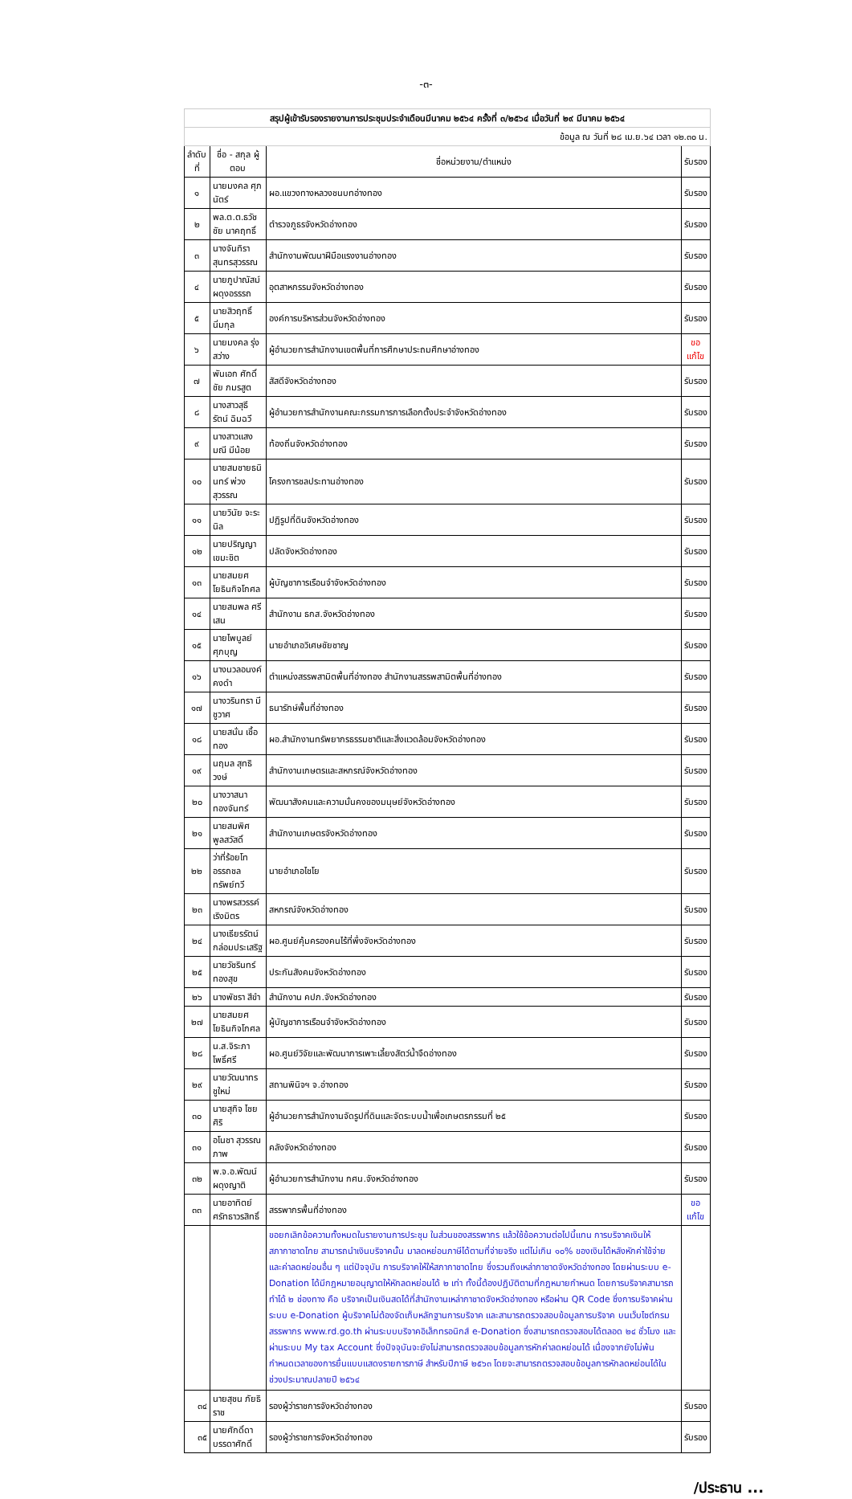-๓-
| สรุปผู้เข้ารับรองรายงานการประชุมประจำเดือนมีนาคม ๒๕๖๔ ครั้งที่ ๓/๒๕๖๔ เมื่อวันที่ ๒๙ มีนาคม ๒๕๖๔ | | | |
| ข้อมูล ณ วันที่ ๒๘ เม.ย.๖๔ เวลา ๑๒.๓๐ น. | | | |
| ลำดับ ที่ | ชื่อ - สกุล ผู้ตอบ | ชื่อหน่วยงาน/ตำแหน่ง | รับรอง |
| ๑ | นายมงคล ศุภนัตร์ | ผอ.แขวงทางหลวงชนบทอ่างทอง | รับรอง |
| ๒ | พล.ต.ต.ธวัชชัย นาคฤทธิ์ | ตำรวจภูธรจังหวัดอ่างทอง | รับรอง |
| ๓ | นางจันทิรา สุนทรสุวรรณ | สำนักงานพัฒนาฝีมือแรงงานอ่างทอง | รับรอง |
| ๔ | นายภูปาณัสม์ ผดุงอรรรถ | อุตสาหกรรมจังหวัดอ่างทอง | รับรอง |
| ๕ | นายสิวฤทธิ์ นิ่มกุล | องค์การบริหารส่วนจังหวัดอ่างทอง | รับรอง |
| ๖ | นายมงคล รุ่งสว่าง | ผู้อำนวยการสำนักงานเขตพื้นที่การศึกษาประถมศึกษาอ่างทอง | ขอแก้ไข |
| ๗ | พันเอก ศักดิ์ชัย ภมรสูต | สัสดีจังหวัดอ่างทอง | รับรอง |
| ๘ | นางสาวสุธีรัตน์ ฉิมฉวี | ผู้อำนวยการสำนักงานคณะกรรมการการเลือกตั้งประจำจังหวัดอ่างทอง | รับรอง |
| ๙ | นางสาวแสงมณี มีน้อย | ท้องถิ่นจังหวัดอ่างทอง | รับรอง |
| ๑๐ | นายสมชายธนินทร์ พ่วงสุวรรณ | โครงการชลประทานอ่างทอง | รับรอง |
| ๑๑ | นายวินัย จะระนิล | ปฏิรูปที่ดินจังหวัดอ่างทอง | รับรอง |
| ๑๒ | นายปริญญา เขมะชิต | ปลัดจังหวัดอ่างทอง | รับรอง |
| ๑๓ | นายสมยศ โยธินกิจโกศล | ผู้บัญชาการเรือนจำจังหวัดอ่างทอง | รับรอง |
| ๑๔ | นายสมพล ศรีเสน | สำนักงาน ธกส.จังหวัดอ่างทอง | รับรอง |
| ๑๕ | นายไพบูลย์ ศุภบุญ | นายอำเภอวิเศษชัยชาญ | รับรอง |
| ๑๖ | นางนวลอนงค์ คงดำ | ตำแหน่งสรรพสามิตพื้นที่อ่างทอง สำนักงานสรรพสามิตพื้นที่อ่างทอง | รับรอง |
| ๑๗ | นางวรินทรา มีชูวาศ | ธนารักษ์พื้นที่อ่างทอง | รับรอง |
| ๑๘ | นายสนั่น เชื้อทอง | ผอ.สำนักงานทรัพยากรธรรมชาติและสิ่งแวดล้อมจังหวัดอ่างทอง | รับรอง |
| ๑๙ | นฤมล สุทธิวงษ์ | สำนักงานเกษตรและสหกรณ์จังหวัดอ่างทอง | รับรอง |
| ๒๐ | นางวาสนา ทองจันทร์ | พัฒนาสังคมและความมั่นคงของมนุษย์จังหวัดอ่างทอง | รับรอง |
| ๒๑ | นายสมพิศ พูลสวัสดิ์ | สำนักงานเกษตรจังหวัดอ่างทอง | รับรอง |
| ๒๒ | ว่าที่ร้อยโท อรรถชล ทรัพย์ทวี | นายอำเภอไชโย | รับรอง |
| ๒๓ | นางพรสวรรค์ เริงมิตร | สหกรณ์จังหวัดอ่างทอง | รับรอง |
| ๒๔ | นางเธียรรัตน์ กล่อมประเสริฐ | ผอ.ศูนย์คุ้มครองคนไร้ที่พึ่งจังหวัดอ่างทอง | รับรอง |
| ๒๕ | นายวัชรินทร์ ทองสุข | ประกันสังคมจังหวัดอ่างทอง | รับรอง |
| ๒๖ | นางพัชรา สีขำ | สำนักงาน คปภ.จังหวัดอ่างทอง | รับรอง |
| ๒๗ | นายสมยศ โยธินกิจโกศล | ผู้บัญชาการเรือนจำจังหวัดอ่างทอง | รับรอง |
| ๒๘ | น.ส.จิระภา โพธิ์ศรี | ผอ.ศูนย์วิจัยและพัฒนาการเพาะเลี้ยงสัตว์น้ำจืดอ่างทอง | รับรอง |
| ๒๙ | นายวัฒนาทร ชูใหม่ | สถานพินิจฯ จ.อ่างทอง | รับรอง |
| ๓๐ | นายสุกิจ ไชยศิริ | ผู้อำนวยการสำนักงานจัดรูปที่ดินและจัดระบบน้ำเพื่อเกษตรกรรมที่ ๒๕ | รับรอง |
| ๓๑ | อโนชา สุวรรณภาพ | คลังจังหวัดอ่างทอง | รับรอง |
| ๓๒ | พ.จ.อ.พัฒน์ ผดุงญาติ | ผู้อำนวยการสำนักงาน กศน.จังหวัดอ่างทอง | รับรอง |
| ๓๓ | นายอาทิตย์ ศรัทธาวรสิทธิ์ | สรรพากรพื้นที่อ่างทอง | ขอแก้ไข |
| | | ขอยกเลิกข้อความทั้งหมดในรายงานการประชุม ในส่วนของสรรพากร แล้วใช้ข้อความต่อไปนี้แทน การบริจาคเงินให้สภากาชาดไทย สามารถนำเงินบริจาคนั้น มาลดหย่อนภาษีได้ตามที่จ่ายจริง แต่ไม่เกิน ๑๐% ของเงินได้หลังหักค่าใช้จ่ายและค่าลดหย่อนอื่น ๆ แต่ปัจจุบัน การบริจาคให้ให้สภากาชาดไทย ซึ่งรวมถึงเหล่ากาชาดจังหวัดอ่างทอง โดยผ่านระบบ e-Donation ได้มีกฎหมายอนุญาตให้หักลดหย่อนได้ ๒ เท่า ทั้งนี้ต้องปฏิบัติตามที่กฎหมายกำหนด โดยการบริจาคสามารถทำได้ ๒ ช่องทาง คือ บริจาคเป็นเงินสดได้ที่สำนักงานเหล่ากาชาดจังหวัดอ่างทอง หรือผ่าน QR Code ซึ่งการบริจาคผ่านระบบ e-Donation ผู้บริจาคไม่ต้องจัดเก็บหลักฐานการบริจาค และสามารถตรวจสอบข้อมูลการบริจาค บนเว็บไซต์กรมสรรพากร www.rd.go.th ผ่านระบบบริจาคอิเล็กทรอนิกส์ e-Donation ซึ่งสามารถตรวจสอบได้ตลอด ๒๔ ชั่วโมง และผ่านระบบ My tax Account ซึ่งปัจจุบันจะยังไม่สามารถตรวจสอบข้อมูลการหักค่าลดหย่อนได้ เนื่องจากยังไม่พ้นกำหนดเวลาของการยื่นแบบแสดงรายการภาษี สำหรับปีภาษี ๒๕๖๓ โดยจะสามารถตรวจสอบข้อมูลการหักลดหย่อนได้ในช่วงประมาณปลายปี ๒๕๖๔ | |
| ๓๔ | นายสุชน ภัยธิราช | รองผู้ว่าราชการจังหวัดอ่างทอง | รับรอง |
| ๓๕ | นายศักดิ์ดา บรรดาศักดิ์ | รองผู้ว่าราชการจังหวัดอ่างทอง | รับรอง |
/ประธาน ...